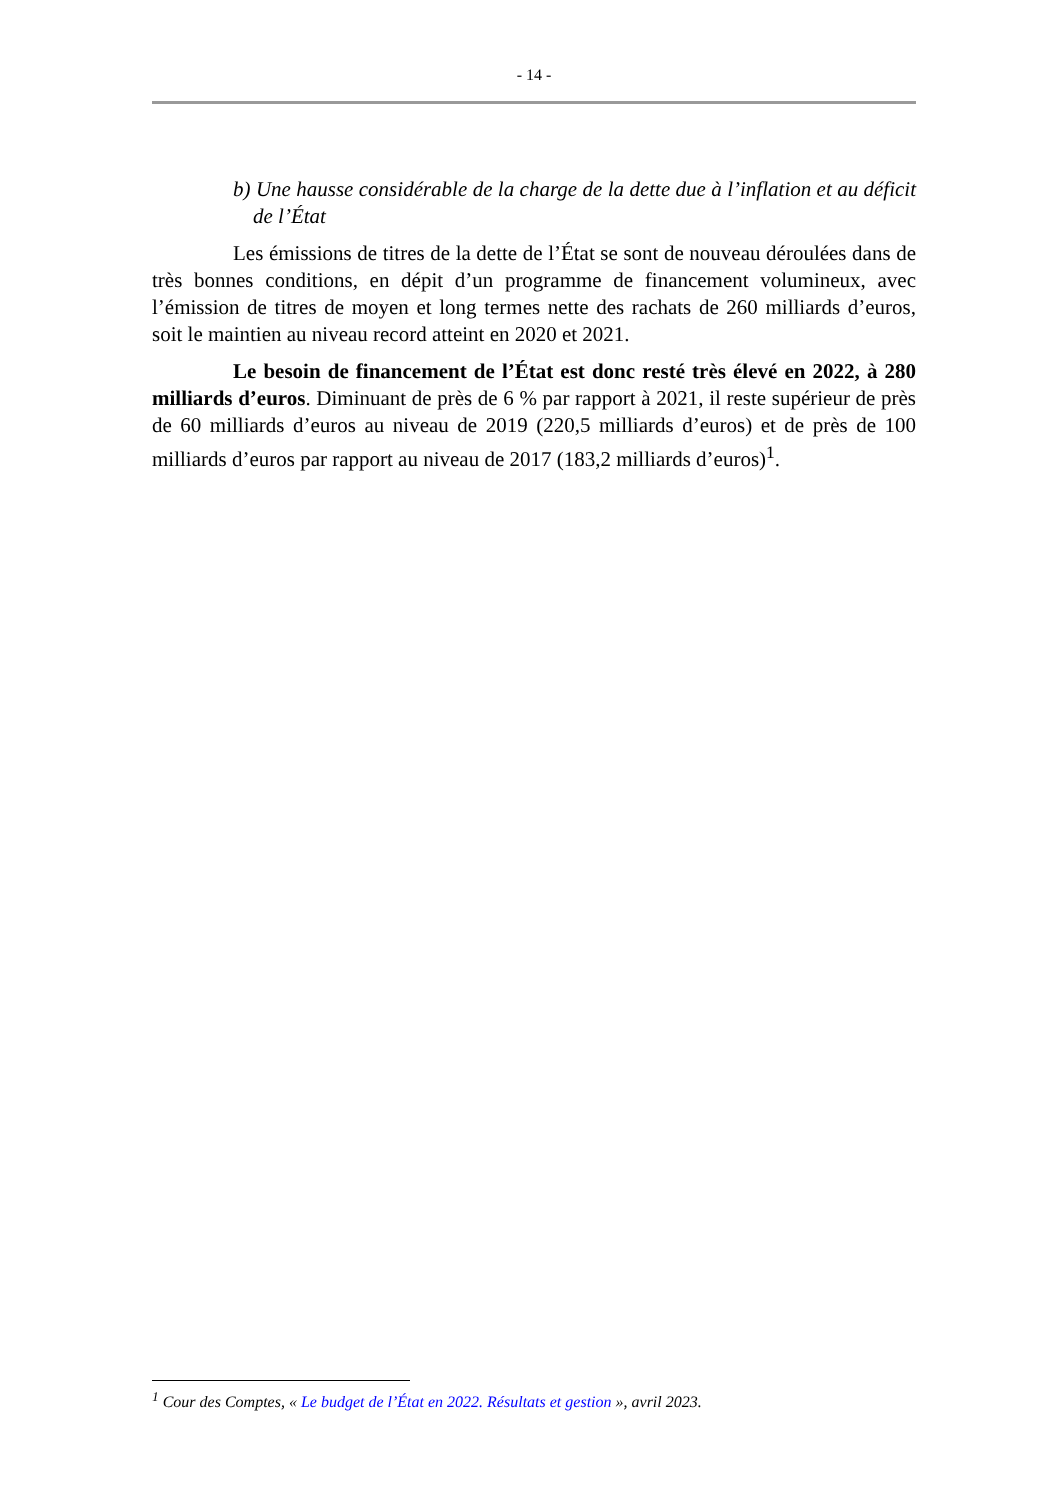- 14 -
b) Une hausse considérable de la charge de la dette due à l’inflation et au déficit de l’État
Les émissions de titres de la dette de l’État se sont de nouveau déroulées dans de très bonnes conditions, en dépit d’un programme de financement volumineux, avec l’émission de titres de moyen et long termes nette des rachats de 260 milliards d’euros, soit le maintien au niveau record atteint en 2020 et 2021.
Le besoin de financement de l’État est donc resté très élevé en 2022, à 280 milliards d’euros. Diminuant de près de 6 % par rapport à 2021, il reste supérieur de près de 60 milliards d’euros au niveau de 2019 (220,5 milliards d’euros) et de près de 100 milliards d’euros par rapport au niveau de 2017 (183,2 milliards d’euros)<sup>1</sup>.
<sup>1</sup> Cour des Comptes, « Le budget de l’État en 2022. Résultats et gestion », avril 2023.